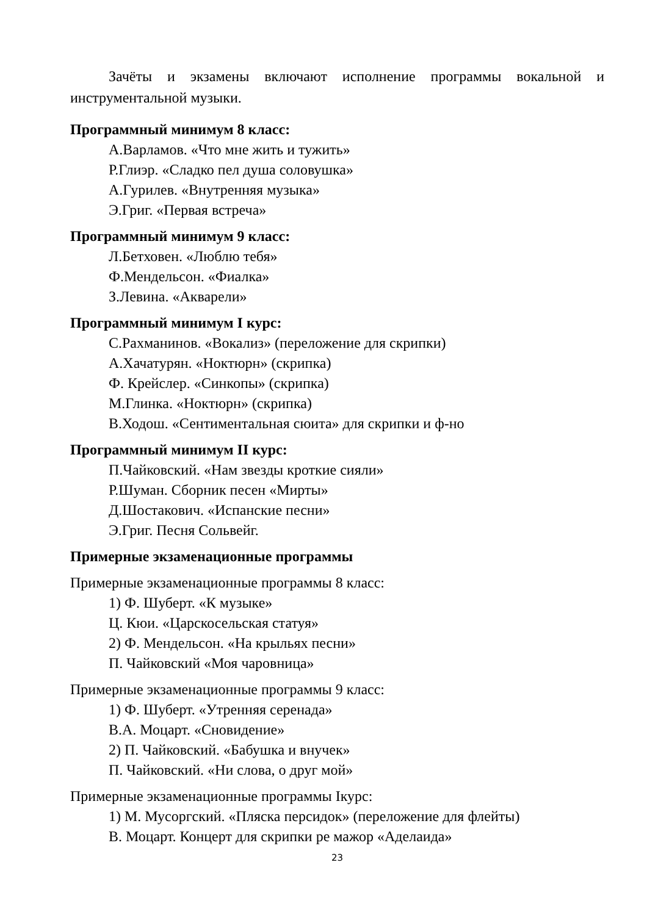Зачёты и экзамены включают исполнение программы вокальной и инструментальной музыки.
Программный минимум 8 класс:
А.Варламов. «Что мне жить и тужить»
Р.Глиэр. «Сладко пел душа соловушка»
А.Гурилев. «Внутренняя музыка»
Э.Григ. «Первая встреча»
Программный минимум 9 класс:
Л.Бетховен. «Люблю тебя»
Ф.Мендельсон. «Фиалка»
З.Левина. «Акварели»
Программный минимум I курс:
С.Рахманинов. «Вокализ» (переложение для скрипки)
А.Хачатурян. «Ноктюрн» (скрипка)
Ф. Крейслер. «Синкопы» (скрипка)
М.Глинка. «Ноктюрн» (скрипка)
В.Ходош. «Сентиментальная сюита» для скрипки и ф-но
Программный минимум II курс:
П.Чайковский. «Нам звезды кроткие сияли»
Р.Шуман. Сборник песен «Мирты»
Д.Шостакович. «Испанские песни»
Э.Григ. Песня Сольвейг.
Примерные экзаменационные программы
Примерные экзаменационные программы 8 класс:
1) Ф. Шуберт. «К музыке»
Ц. Кюи. «Царскосельская статуя»
2) Ф. Мендельсон. «На крыльях песни»
П. Чайковский «Моя чаровница»
Примерные экзаменационные программы 9 класс:
1) Ф. Шуберт. «Утренняя серенада»
В.А. Моцарт. «Сновидение»
2) П. Чайковский. «Бабушка и внучек»
П. Чайковский. «Ни слова, о друг мой»
Примерные экзаменационные программы Iкурс:
1) М. Мусоргский. «Пляска персидок» (переложение для флейты)
В. Моцарт. Концерт для скрипки ре мажор «Аделаида»
23